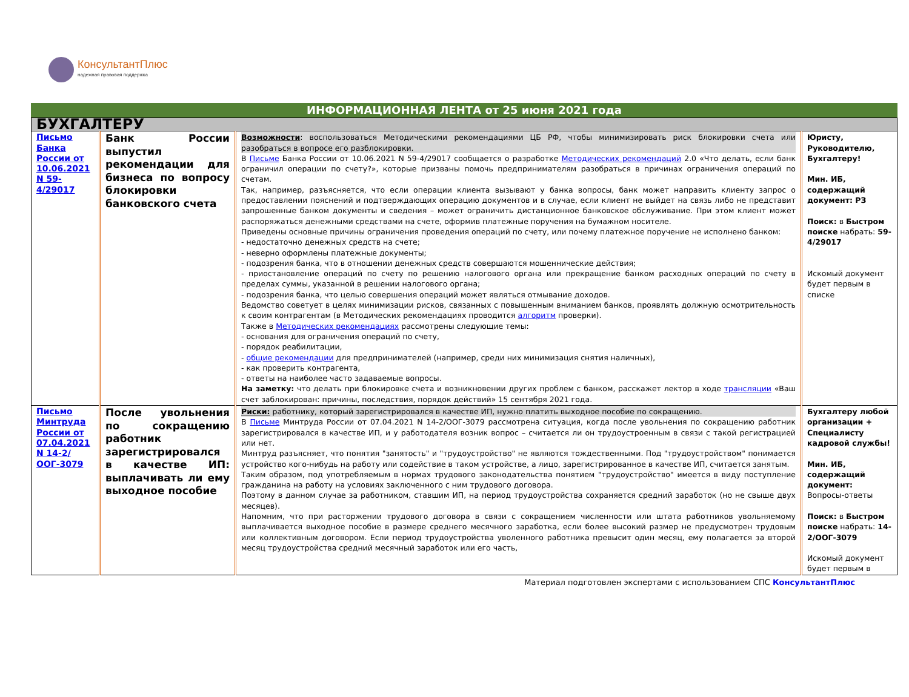КонсультантПлюс
надежная правовая поддержка
ИНФОРМАЦИОННАЯ ЛЕНТА от 25 июня 2021 года
| БУХГАЛТЕРУ | | | |
| Письмо Банка России от 10.06.2021 N 59-4/29017 | Банк России выпустил рекомендации для бизнеса по вопросу блокировки банковского счета | Возможности : воспользоваться Методическими рекомендациями ЦБ РФ, чтобы минимизировать риск блокировки счета или разобраться в вопросе его разблокировки. В Письме Банка России от 10.06.2021 N 59-4/29017 сообщается о разработке Методических рекомендаций 2.0 «Что делать, если банк ограничил операции по счету?», которые призваны помочь предпринимателям разобраться в причинах ограничения операций по счетам. Так, например, разъясняется, что если операции клиента вызывают у банка вопросы, банк может направить клиенту запрос о предоставлении пояснений и подтверждающих операцию документов и в случае, если клиент не выйдет на связь либо не представит запрошенные банком документы и сведения – может ограничить дистанционное банковское обслуживание. При этом клиент может распоряжаться денежными средствами на счете, оформив платежные поручения на бумажном носителе. Приведены основные причины ограничения проведения операций по счету, или почему платежное поручение не исполнено банком: - недостаточно денежных средств на счете; - неверно оформлены платежные документы; - подозрения банка, что в отношении денежных средств совершаются мошеннические действия; - приостановление операций по счету по решению налогового органа или прекращение банком расходных операций по счету в пределах суммы, указанной в решении налогового органа; - подозрения банка, что целью совершения операций может являться отмывание доходов. Ведомство советует в целях минимизации рисков, связанных с повышенным вниманием банков, проявлять должную осмотрительность к своим контрагентам (в Методических рекомендациях проводится алгоритм проверки). Также в Методических рекомендациях рассмотрены следующие темы: - основания для ограничения операций по счету, - порядок реабилитации, - общие рекомендации для предпринимателей (например, среди них минимизация снятия наличных), - как проверить контрагента, - ответы на наиболее часто задаваемые вопросы. На заметку: что делать при блокировке счета и возникновении других проблем с банком, расскажет лектор в ходе трансляции «Ваш счет заблокирован: причины, последствия, порядок действий» 15 сентября 2021 года. | Юристу, Руководителю, Бухгалтеру! Мин. ИБ, содержащий документ: РЗ Поиск: в Быстром поиске набрать: 59-4/29017 Искомый документ будет первым в списке |
| Письмо Минтруда России от 07.04.2021 N 14-2/ООГ-3079 | После увольнения по сокращению работник зарегистрировался в качестве ИП: выплачивать ли ему выходное пособие | Риски: работнику, который зарегистрировался в качестве ИП, нужно платить выходное пособие по сокращению. В Письме Минтруда России от 07.04.2021 N 14-2/ООГ-3079 рассмотрена ситуация, когда после увольнения по сокращению работник зарегистрировался в качестве ИП, и у работодателя возник вопрос – считается ли он трудоустроенным в связи с такой регистрацией или нет. Минтруд разъясняет, что понятия "занятость" и "трудоустройство" не являются тождественными. Под "трудоустройством" понимается устройство кого-нибудь на работу или содействие в таком устройстве, а лицо, зарегистрированное в качестве ИП, считается занятым. Таким образом, под употребляемым в нормах трудового законодательства понятием "трудоустройство" имеется в виду поступление гражданина на работу на условиях заключенного с ним трудового договора. Поэтому в данном случае за работником, ставшим ИП, на период трудоустройства сохраняется средний заработок (но не свыше двух месяцев). Напомним, что при расторжении трудового договора в связи с сокращением численности или штата работников увольняемому выплачивается выходное пособие в размере среднего месячного заработка, если более высокий размер не предусмотрен трудовым или коллективным договором. Если период трудоустройства уволенного работника превысит один месяц, ему полагается за второй месяц трудоустройства средний месячный заработок или его часть, | Бухгалтеру любой организации + Специалисту кадровой службы! Мин. ИБ, содержащий документ: Вопросы-ответы Поиск: в Быстром поиске набрать: 14-2/ООГ-3079 Искомый документ будет первым в |
Материал подготовлен экспертами с использованием СПС КонсультантПлюс